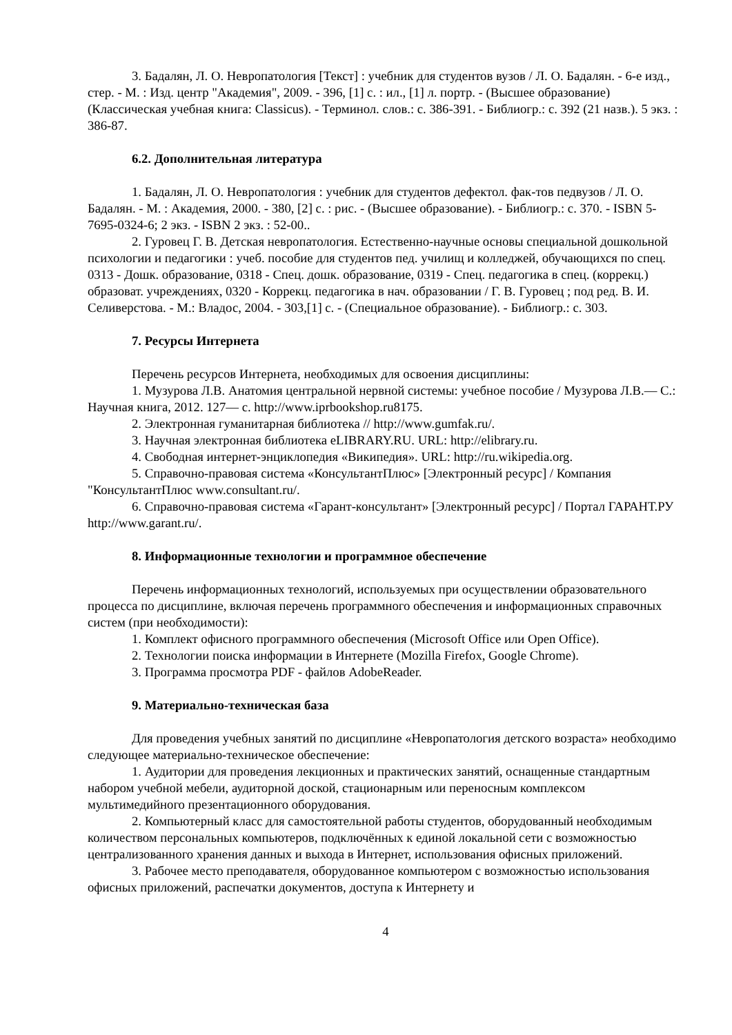3. Бадалян, Л. О. Невропатология [Текст] : учебник для студентов вузов / Л. О. Бадалян. - 6-е изд., стер. - М. : Изд. центр "Академия", 2009. - 396, [1] с. : ил., [1] л. портр. - (Высшее образование) (Классическая учебная книга: Classicus). - Терминол. слов.: с. 386-391. - Библиогр.: с. 392 (21 назв.). 5 экз. : 386-87.
6.2. Дополнительная литература
1. Бадалян, Л. О. Невропатология : учебник для студентов дефектол. фак-тов педвузов / Л. О. Бадалян. - М. : Академия, 2000. - 380, [2] с. : рис. - (Высшее образование). - Библиогр.: с. 370. - ISBN 5-7695-0324-6; 2 экз. - ISBN 2 экз. : 52-00..
2. Гуровец Г. В. Детская невропатология. Естественно-научные основы специальной дошкольной психологии и педагогики : учеб. пособие для студентов пед. училищ и колледжей, обучающихся по спец. 0313 - Дошк. образование, 0318 - Спец. дошк. образование, 0319 - Спец. педагогика в спец. (коррекц.) образоват. учреждениях, 0320 - Коррекц. педагогика в нач. образовании / Г. В. Гуровец ; под ред. В. И. Селиверстова. - М.: Владос, 2004. - 303,[1] с. - (Специальное образование). - Библиогр.: с. 303.
7. Ресурсы Интернета
Перечень ресурсов Интернета, необходимых для освоения дисциплины:
1. Музурова Л.В. Анатомия центральной нервной системы: учебное пособие / Музурова Л.В.— С.: Научная книга, 2012. 127— с. http://www.iprbookshop.ru8175.
2. Электронная гуманитарная библиотека // http://www.gumfak.ru/.
3. Научная электронная библиотека eLIBRARY.RU. URL: http://elibrary.ru.
4. Свободная интернет-энциклопедия «Википедия». URL: http://ru.wikipedia.org.
5. Справочно-правовая система «КонсультантПлюс» [Электронный ресурс] / Компания "КонсультантПлюс www.consultant.ru/.
6. Справочно-правовая система «Гарант-консультант» [Электронный ресурс] / Портал ГАРАНТ.РУ http://www.garant.ru/.
8. Информационные технологии и программное обеспечение
Перечень информационных технологий, используемых при осуществлении образовательного процесса по дисциплине, включая перечень программного обеспечения и информационных справочных систем (при необходимости):
1. Комплект офисного программного обеспечения (Microsoft Office или Open Office).
2. Технологии поиска информации в Интернете (Mozilla Firefox, Google Chrome).
3. Программа просмотра PDF - файлов AdobeReader.
9. Материально-техническая база
Для проведения учебных занятий по дисциплине «Невропатология детского возраста» необходимо следующее материально-техническое обеспечение:
1. Аудитории для проведения лекционных и практических занятий, оснащенные стандартным набором учебной мебели, аудиторной доской, стационарным или переносным комплексом мультимедийного презентационного оборудования.
2. Компьютерный класс для самостоятельной работы студентов, оборудованный необходимым количеством персональных компьютеров, подключённых к единой локальной сети с возможностью централизованного хранения данных и выхода в Интернет, использования офисных приложений.
3. Рабочее место преподавателя, оборудованное компьютером с возможностью использования офисных приложений, распечатки документов, доступа к Интернету и
4